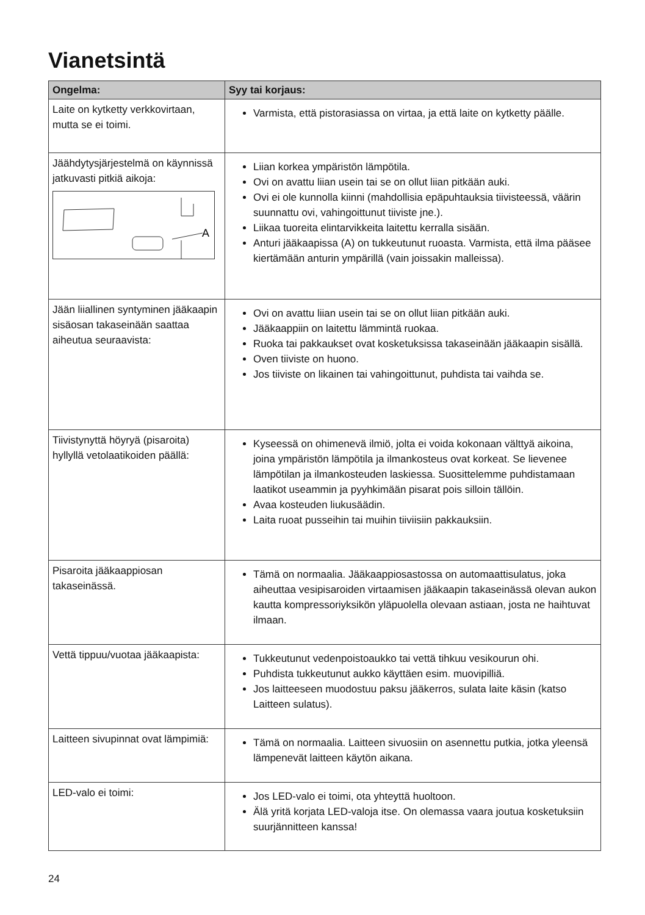Vianetsintä
| Ongelma: | Syy tai korjaus: |
| --- | --- |
| Laite on kytketty verkkovirtaan, mutta se ei toimi. | Varmista, että pistorasiassa on virtaa, ja että laite on kytketty päälle. |
| Jäähdytysjärjestelmä on käynnissä jatkuvasti pitkiä aikoja: A | Liian korkea ympäristön lämpötila. Ovi on avattu liian usein tai se on ollut liian pitkään auki. Ovi ei ole kunnolla kiinni (mahdollisia epäpuhtauksia tiivisteessä, väärin suunnattu ovi, vahingoittunut tiiviste jne.). Liikaa tuoreita elintarvikkeita laitettu kerralla sisään. Anturi jääkaapissa (A) on tukkeutunut ruoasta. Varmista, että ilma pääsee kiertämään anturin ympärillä (vain joissakin malleissa). |
| Jään liiallinen syntyminen jääkaapin sisäosan takaseinään saattaa aiheutua seuraavista: | Ovi on avattu liian usein tai se on ollut liian pitkään auki. Jääkaappiin on laitettu lämmintä ruokaa. Ruoka tai pakkaukset ovat kosketuksissa takaseinään jääkaapin sisällä. Oven tiiviste on huono. Jos tiiviste on likainen tai vahingoittunut, puhdista tai vaihda se. |
| Tiivistynyttä höyryä (pisaroita) hyllyllä vetolaatikoiden päällä: | Kyseessä on ohimenevä ilmiö, jolta ei voida kokonaan välttyä aikoina, joina ympäristön lämpötila ja ilmankosteus ovat korkeat. Se lievenee lämpötilan ja ilmankosteuden laskiessa. Suosittelemme puhdistamaan laatikot useammin ja pyyhkimään pisarat pois silloin tällöin. Avaa kosteuden liukusäädin. Laita ruoat pusseihin tai muihin tiiviisiin pakkauksiin. |
| Pisaroita jääkaappiosan takaseinässä. | Tämä on normaalia. Jääkaappiosastossa on automaattisulatus, joka aiheuttaa vesipisaroiden virtaamisen jääkaapin takaseinässä olevan aukon kautta kompressoriyksikön yläpuolella olevaan astiaan, josta ne haihtuvat ilmaan. |
| Vettä tippuu/vuotaa jääkaapista: | Tukkeutunut vedenpoistoaukko tai vettä tihkuu vesikourun ohi. Puhdista tukkeutunut aukko käyttäen esim. muovipilliä. Jos laitteeseen muodostuu paksu jääkerros, sulata laite käsin (katso Laitteen sulatus). |
| Laitteen sivupinnat ovat lämpimiä: | Tämä on normaalia. Laitteen sivuosiin on asennettu putkia, jotka yleensä lämpenevät laitteen käytön aikana. |
| LED-valo ei toimi: | Jos LED-valo ei toimi, ota yhteyttä huoltoon. Älä yritä korjata LED-valoja itse. On olemassa vaara joutua kosketuksiin suurjännitteen kanssa! |
24